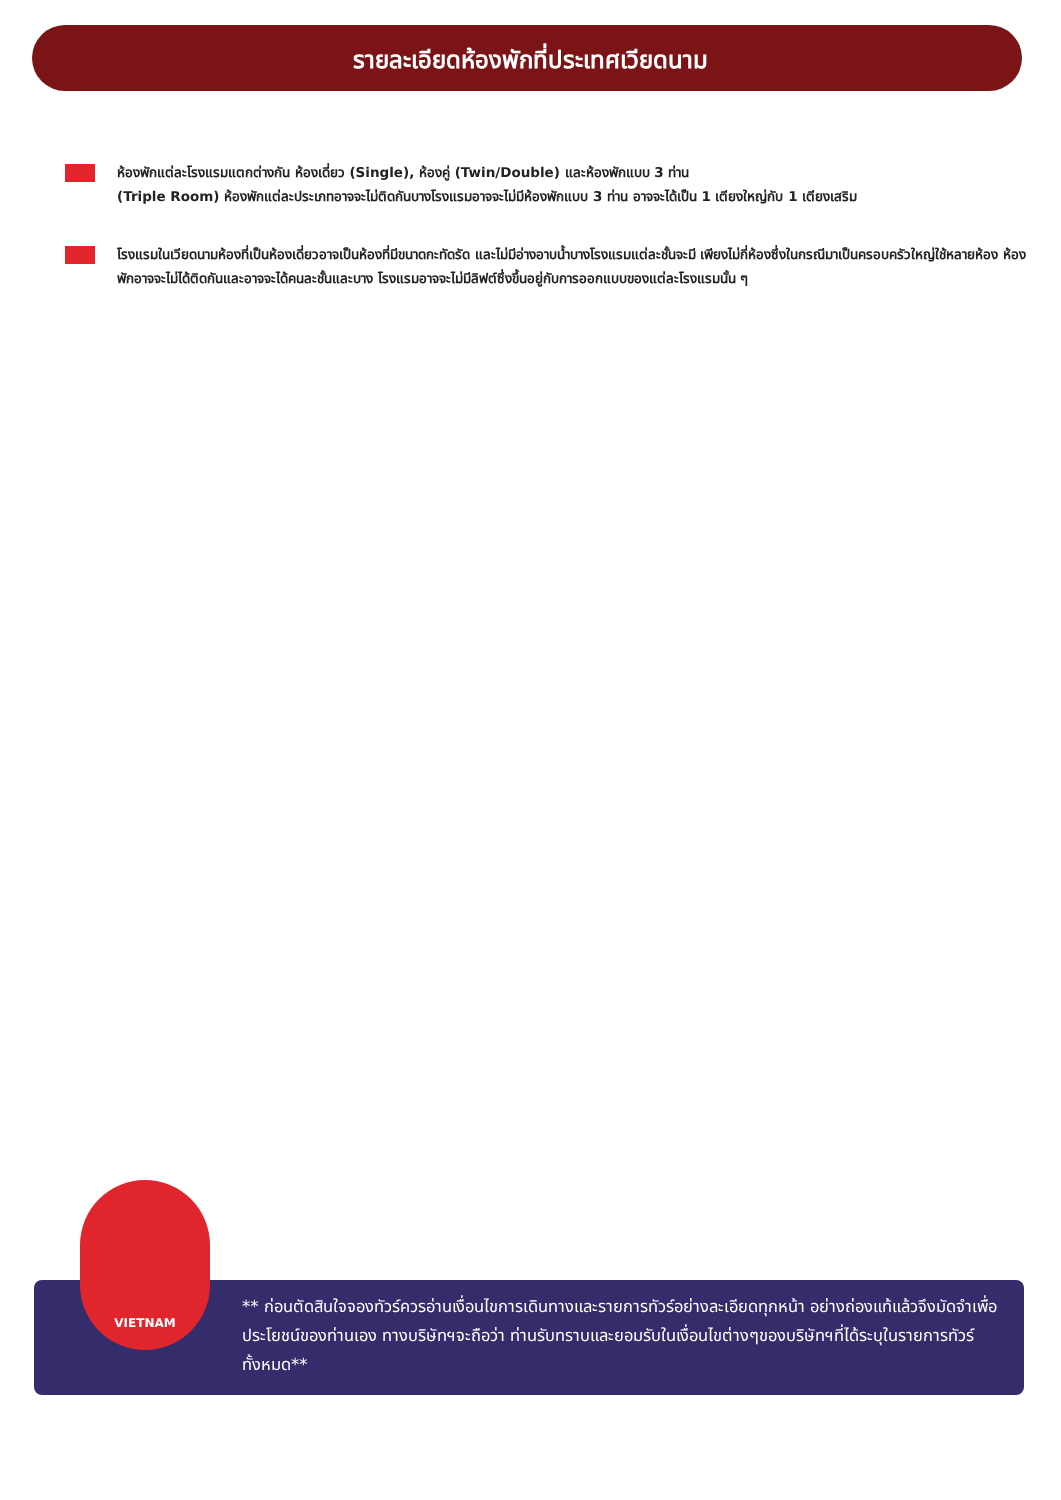รายละเอียดห้องพักที่ประเทศเวียดนาม
ห้องพักแต่ละโรงแรมแตกต่างกัน ห้องเดี่ยว (Single), ห้องคู่ (Twin/Double) และห้องพักแบบ 3 ท่าน
(Triple Room) ห้องพักแต่ละประเภทอาจจะไม่ติดกันบางโรงแรมอาจจะไม่มีห้องพักแบบ 3 ท่าน อาจจะได้เป็น 1 เตียงใหญ่กับ 1 เตียงเสริม
โรงแรมในเวียดนามห้องที่เป็นห้องเดี่ยวอาจเป็นห้องที่มีขนาดกะทัดรัด และไม่มีอ่างอาบน้ำบางโรงแรมแต่ละชั้นจะมี เพียงไม่กี่ห้องซึ่งในกรณีมาเป็นครอบครัวใหญ่ใช้หลายห้อง ห้องพักอาจจะไม่ได้ติดกันและอาจจะได้คนละชั้นและบาง โรงแรมอาจจะไม่มีลิฟต์ซึ่งขึ้นอยู่กับการออกแบบของแต่ละโรงแรมนั้น ๆ
VIETNAM
** ก่อนตัดสินใจจองทัวร์ควรอ่านเงื่อนไขการเดินทางและรายการทัวร์อย่างละเอียดทุกหน้า อย่างถ่องแท้แล้วจึงมัดจำเพื่อประโยชน์ของท่านเอง ทางบริษัทฯจะถือว่า ท่านรับทราบและยอมรับในเงื่อนไขต่างๆของบริษัทฯที่ได้ระบุในรายการทัวร์ทั้งหมด**